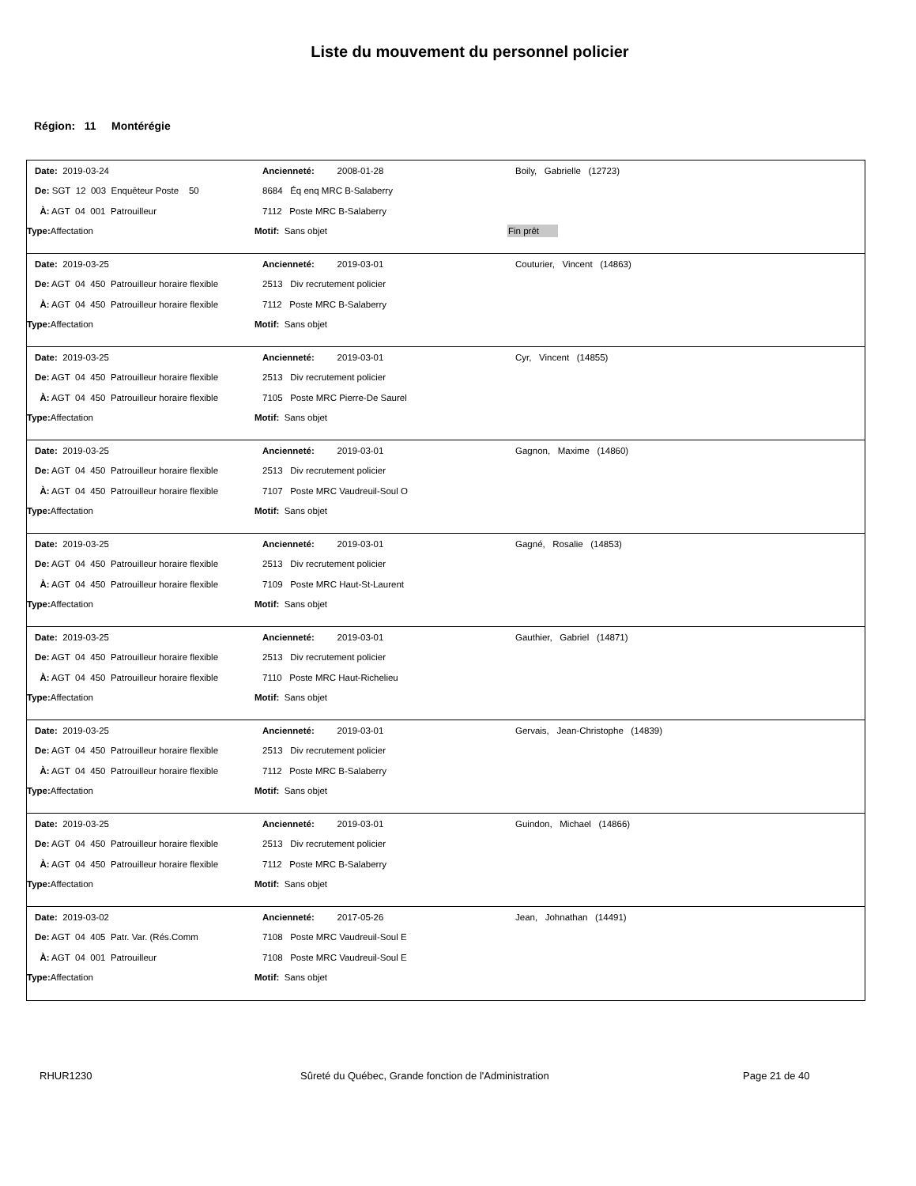Liste du mouvement du personnel policier
Région: 11 Montérégie
Date: 2019-03-24 Ancienneté: 2008-01-28 Boily, Gabrielle (12723)
De: SGT 12 003 Enquêteur Poste 50 8684 Éq enq MRC B-Salaberry
À: AGT 04 001 Patrouilleur 7112 Poste MRC B-Salaberry
Type: Affectation Motif: Sans objet Fin prêt
Date: 2019-03-25 Ancienneté: 2019-03-01 Couturier, Vincent (14863)
De: AGT 04 450 Patrouilleur horaire flexible
2513 Div recrutement policier
À: AGT 04 450 Patrouilleur horaire flexible
7112 Poste MRC B-Salaberry
Type: Affectation Motif: Sans objet
Date: 2019-03-25 Ancienneté: 2019-03-01 Cyr, Vincent (14855)
De: AGT 04 450 Patrouilleur horaire flexible
2513 Div recrutement policier
À: AGT 04 450 Patrouilleur horaire flexible
7105 Poste MRC Pierre-De Saurel
Type: Affectation Motif: Sans objet
Date: 2019-03-25 Ancienneté: 2019-03-01 Gagnon, Maxime (14860)
De: AGT 04 450 Patrouilleur horaire flexible
2513 Div recrutement policier
À: AGT 04 450 Patrouilleur horaire flexible
7107 Poste MRC Vaudreuil-Soul O
Type: Affectation Motif: Sans objet
Date: 2019-03-25 Ancienneté: 2019-03-01 Gagné, Rosalie (14853)
De: AGT 04 450 Patrouilleur horaire flexible
2513 Div recrutement policier
À: AGT 04 450 Patrouilleur horaire flexible
7109 Poste MRC Haut-St-Laurent
Type: Affectation Motif: Sans objet
Date: 2019-03-25 Ancienneté: 2019-03-01 Gauthier, Gabriel (14871)
De: AGT 04 450 Patrouilleur horaire flexible
2513 Div recrutement policier
À: AGT 04 450 Patrouilleur horaire flexible
7110 Poste MRC Haut-Richelieu
Type: Affectation Motif: Sans objet
Date: 2019-03-25 Ancienneté: 2019-03-01
Gervais, Jean-Christophe (14839)
De: AGT 04 450 Patrouilleur horaire flexible
2513 Div recrutement policier
À: AGT 04 450 Patrouilleur horaire flexible
7112 Poste MRC B-Salaberry
Type: Affectation Motif: Sans objet
Date: 2019-03-25 Ancienneté: 2019-03-01 Guindon, Michael (14866)
De: AGT 04 450 Patrouilleur horaire flexible
2513 Div recrutement policier
À: AGT 04 450 Patrouilleur horaire flexible
7112 Poste MRC B-Salaberry
Type: Affectation Motif: Sans objet
Date: 2019-03-02 Ancienneté: 2017-05-26 Jean, Johnathan (14491)
De: AGT 04 405 Patr. Var. (Rés.Comm 7108 Poste MRC Vaudreuil-Soul E
À: AGT 04 001 Patrouilleur 7108 Poste MRC Vaudreuil-Soul E
Type: Affectation Motif: Sans objet
RHUR1230 Sûreté du Québec, Grande fonction de l'Administration Page 21 de 40